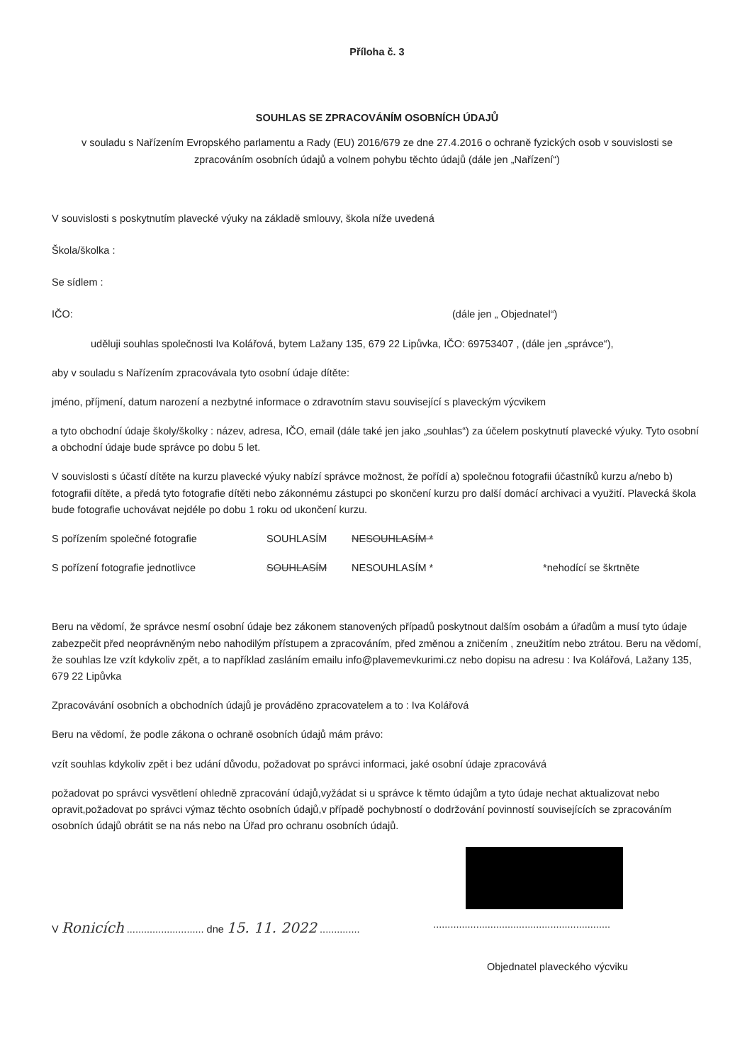Příloha č. 3
SOUHLAS SE ZPRACOVÁNÍM OSOBNÍCH ÚDAJŮ
v souladu s Nařízením Evropského parlamentu a Rady (EU) 2016/679 ze dne 27.4.2016 o ochraně fyzických osob v souvislosti se zpracováním osobních údajů a volnem pohybu těchto údajů (dále jen „Nařízení“)
V souvislosti s poskytnutím plavecké výuky na základě smlouvy, škola níže uvedená
Škola/školka :
Se sídlem :
IČO: (dále jen „ Objednatel“)
uděluji souhlas společnosti Iva Kolářová, bytem Lažany 135, 679 22 Lipůvka, IČO: 69753407 , (dále jen „správce“),
aby v souladu s Nařízením zpracovávala tyto osobní údaje dítěte:
jméno, příjmení, datum narození a nezbytné informace o zdravotním stavu související s plaveckým výcvikem
a tyto obchodní údaje školy/školky : název, adresa, IČO, email (dále také jen jako „souhlas“) za účelem poskytnutí plavecké výuky. Tyto osobní a obchodní údaje bude správce po dobu 5 let.
V souvislosti s účastí dítěte na kurzu plavecké výuky nabízí správce možnost, že pořídí a) společnou fotografii účastníků kurzu a/nebo b) fotografii dítěte, a předá tyto fotografie dítěti nebo zákonnému zástupci po skončení kurzu pro další domácí archivaci a využití. Plavecká škola bude fotografie uchovávat nejdéle po dobu 1 roku od ukončení kurzu.
S pořízením společné fotografie SOUHLASÍM NESOUHLASÍM *
S pořízení fotografie jednotlivce SOUHLASÍM NESOUHLASÍM * *nehodící se škrtněte
Beru na vědomí, že správce nesmí osobní údaje bez zákonem stanovených případů poskytnout dalším osobám a úřadům a musí tyto údaje zabezpečit před neoprávněným nebo nahodilým přístupem a zpracováním, před změnou a zničením , zneužitím nebo ztrátou. Beru na vědomí, že souhlas lze vzít kdykoliv zpět, a to například zasláním emailu info@plavemevkurimi.cz nebo dopisu na adresu : Iva Kolářová, Lažany 135, 679 22 Lipůvka
Zpracovávání osobních a obchodních údajů je prováděno zpracovatelem a to : Iva Kolářová
Beru na vědomí, že podle zákona o ochraně osobních údajů mám právo:
vzít souhlas kdykoliv zpět i bez udání důvodu, požadovat po správci informaci, jaké osobní údaje zpracovává
požadovat po správci vysvětlení ohledně zpracování údajů,vyžádat si u správce k těmto údajům a tyto údaje nechat aktualizovat nebo opravit,požadovat po správci výmaz těchto osobních údajů,v případě pochybností o dodržování povinností souvisejících se zpracováním osobních údajů obrátit se na nás nebo na Úřad pro ochranu osobních údajů.
V Ronicích ........................... dne 15. 11. 2022 ............................................................................
Objednatel plaveckého výcviku